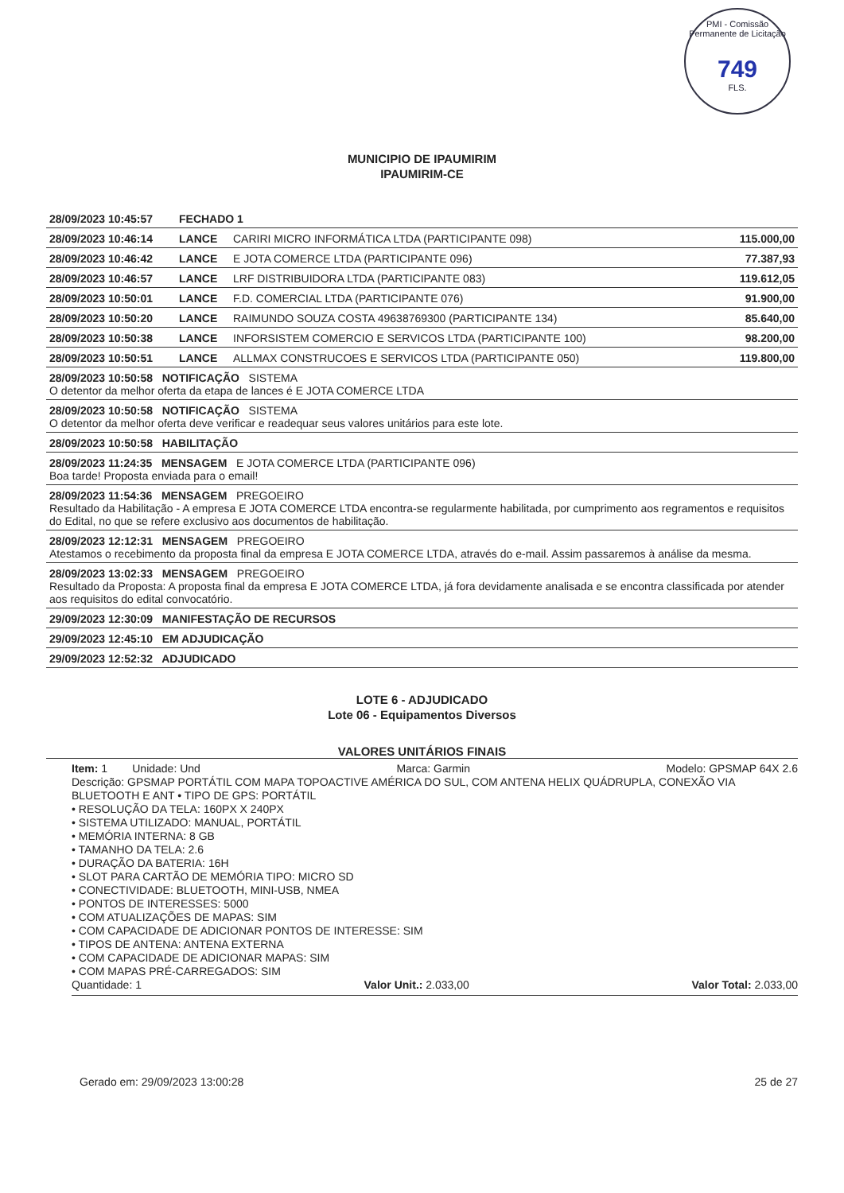PMI - Comissão Permanente de Licitação
749
FLS.
MUNICIPIO DE IPAUMIRIM
IPAUMIRIM-CE
| 28/09/2023 10:45:57 | FECHADO 1 | | |
| 28/09/2023 10:46:14 | LANCE | CARIRI MICRO INFORMÁTICA LTDA (PARTICIPANTE 098) | 115.000,00 |
| 28/09/2023 10:46:42 | LANCE | E JOTA COMERCE LTDA (PARTICIPANTE 096) | 77.387,93 |
| 28/09/2023 10:46:57 | LANCE | LRF DISTRIBUIDORA LTDA (PARTICIPANTE 083) | 119.612,05 |
| 28/09/2023 10:50:01 | LANCE | F.D. COMERCIAL LTDA (PARTICIPANTE 076) | 91.900,00 |
| 28/09/2023 10:50:20 | LANCE | RAIMUNDO SOUZA COSTA 49638769300 (PARTICIPANTE 134) | 85.640,00 |
| 28/09/2023 10:50:38 | LANCE | INFORSISTEM COMERCIO E SERVICOS LTDA (PARTICIPANTE 100) | 98.200,00 |
| 28/09/2023 10:50:51 | LANCE | ALLMAX CONSTRUCOES E SERVICOS LTDA (PARTICIPANTE 050) | 119.800,00 |
| 28/09/2023 10:50:58 NOTIFICAÇÃO SISTEMA O detentor da melhor oferta da etapa de lances é E JOTA COMERCE LTDA | | | |
| 28/09/2023 10:50:58 NOTIFICAÇÃO SISTEMA O detentor da melhor oferta deve verificar e readequar seus valores unitários para este lote. | | | |
| 28/09/2023 10:50:58 HABILITAÇÃO | | | |
| 28/09/2023 11:24:35 MENSAGEM E JOTA COMERCE LTDA (PARTICIPANTE 096) Boa tarde! Proposta enviada para o email! | | | |
| 28/09/2023 11:54:36 MENSAGEM PREGOEIRO Resultado da Habilitação - A empresa E JOTA COMERCE LTDA encontra-se regularmente habilitada, por cumprimento aos regramentos e requisitos do Edital, no que se refere exclusivo aos documentos de habilitação. | | | |
| 28/09/2023 12:12:31 MENSAGEM PREGOEIRO Atestamos o recebimento da proposta final da empresa E JOTA COMERCE LTDA, através do e-mail. Assim passaremos à análise da mesma. | | | |
| 28/09/2023 13:02:33 MENSAGEM PREGOEIRO Resultado da Proposta: A proposta final da empresa E JOTA COMERCE LTDA, já fora devidamente analisada e se encontra classificada por atender aos requisitos do edital convocatório. | | | |
| 29/09/2023 12:30:09 MANIFESTAÇÃO DE RECURSOS | | | |
| 29/09/2023 12:45:10 EM ADJUDICAÇÃO | | | |
| 29/09/2023 12:52:32 ADJUDICADO | | | |
LOTE 6 - ADJUDICADO
Lote 06 - Equipamentos Diversos
VALORES UNITÁRIOS FINAIS
Item: 1 Unidade: Und Marca: Garmin Modelo: GPSMAP 64X 2.6
Descrição: GPSMAP PORTÁTIL COM MAPA TOPOACTIVE AMÉRICA DO SUL, COM ANTENA HELIX QUÁDRUPLA, CONEXÃO VIA BLUETOOTH E ANT • TIPO DE GPS: PORTÁTIL
• RESOLUÇÃO DA TELA: 160PX X 240PX
• SISTEMA UTILIZADO: MANUAL, PORTÁTIL
• MEMÓRIA INTERNA: 8 GB
• TAMANHO DA TELA: 2.6
• DURAÇÃO DA BATERIA: 16H
• SLOT PARA CARTÃO DE MEMÓRIA TIPO: MICRO SD
• CONECTIVIDADE: BLUETOOTH, MINI-USB, NMEA
• PONTOS DE INTERESSES: 5000
• COM ATUALIZAÇÕES DE MAPAS: SIM
• COM CAPACIDADE DE ADICIONAR PONTOS DE INTERESSE: SIM
• TIPOS DE ANTENA: ANTENA EXTERNA
• COM CAPACIDADE DE ADICIONAR MAPAS: SIM
• COM MAPAS PRÉ-CARREGADOS: SIM
Quantidade: 1 Valor Unit.: 2.033,00 Valor Total: 2.033,00
Gerado em: 29/09/2023 13:00:28 25 de 27